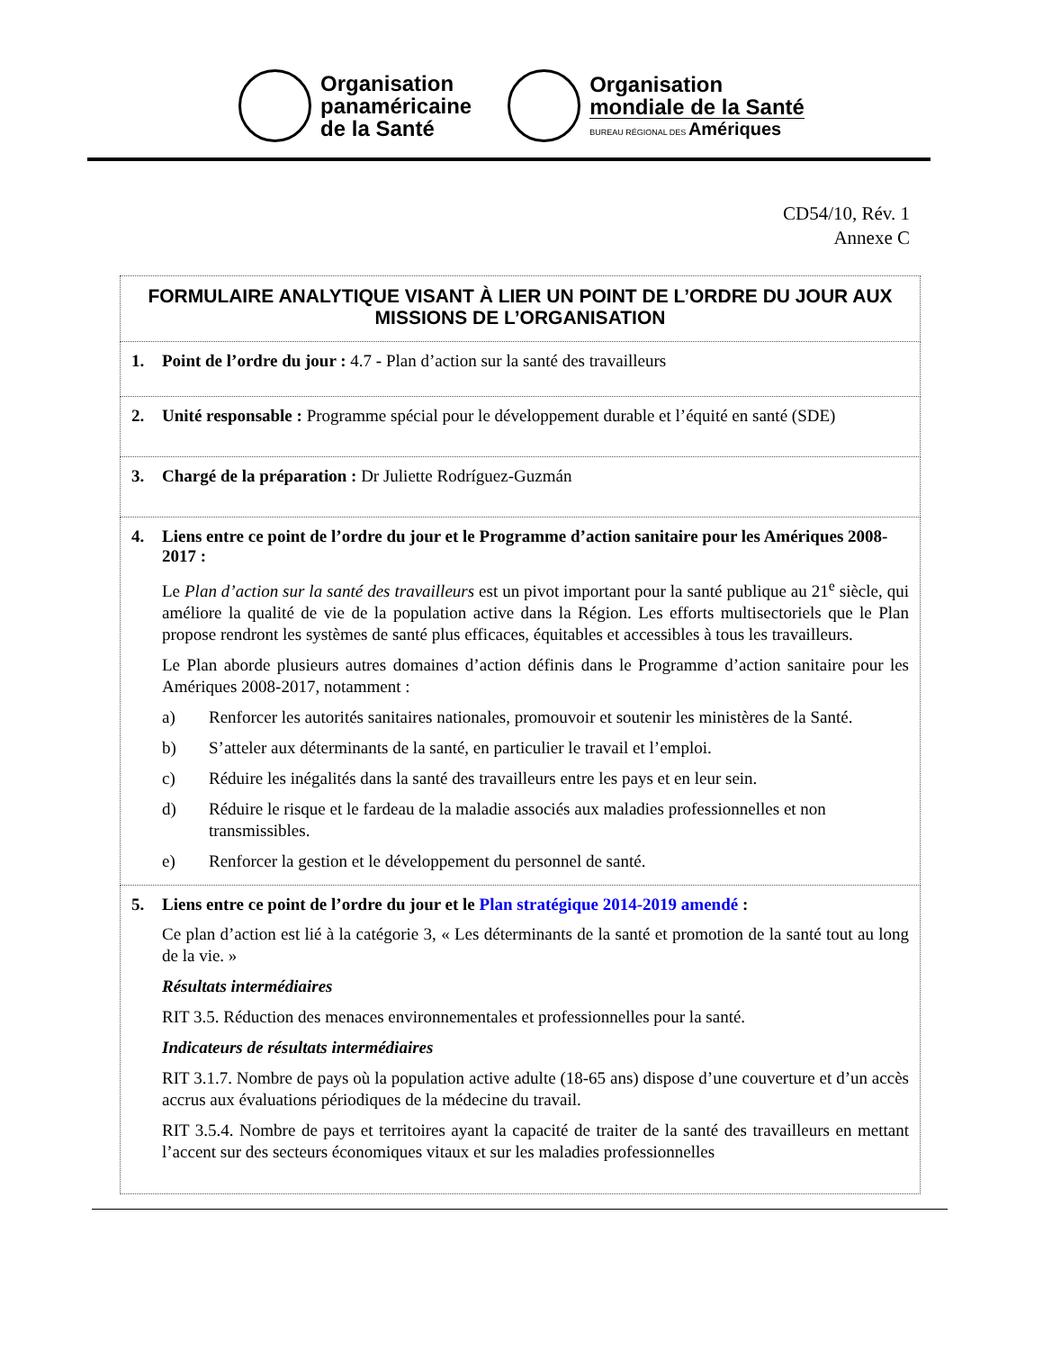Organisation
panaméricaine
de la Santé
Organisation
mondiale de la Santé
BUREAU RÉGIONAL DES Amériques
CD54/10, Rév. 1
Annexe C
| FORMULAIRE ANALYTIQUE VISANT À LIER UN POINT DE L’ORDRE DU JOUR AUX MISSIONS DE L’ORGANISATION |
| 1. Point de l’ordre du jour : 4.7 - Plan d’action sur la santé des travailleurs |
| 2. Unité responsable : Programme spécial pour le développement durable et l’équité en santé (SDE) |
| 3. Chargé de la préparation : Dr Juliette Rodríguez-Guzmán |
| 4. Liens entre ce point de l’ordre du jour et le Programme d’action sanitaire pour les Amériques 2008-2017 : Le Plan d’action sur la santé des travailleurs est un pivot important pour la santé publique au 21<sup>e</sup> siècle, qui améliore la qualité de vie de la population active dans la Région. Les efforts multisectoriels que le Plan propose rendront les systèmes de santé plus efficaces, équitables et accessibles à tous les travailleurs. Le Plan aborde plusieurs autres domaines d’action définis dans le Programme d’action sanitaire pour les Amériques 2008-2017, notamment : a) Renforcer les autorités sanitaires nationales, promouvoir et soutenir les ministères de la Santé. b) S’atteler aux déterminants de la santé, en particulier le travail et l’emploi. c) Réduire les inégalités dans la santé des travailleurs entre les pays et en leur sein. d) Réduire le risque et le fardeau de la maladie associés aux maladies professionnelles et non transmissibles. e) Renforcer la gestion et le développement du personnel de santé. |
| 5. Liens entre ce point de l’ordre du jour et le Plan stratégique 2014-2019 amendé : Ce plan d’action est lié à la catégorie 3, « Les déterminants de la santé et promotion de la santé tout au long de la vie. » Résultats intermédiaires RIT 3.5. Réduction des menaces environnementales et professionnelles pour la santé. Indicateurs de résultats intermédiaires RIT 3.1.7. Nombre de pays où la population active adulte (18-65 ans) dispose d’une couverture et d’un accès accrus aux évaluations périodiques de la médecine du travail. RIT 3.5.4. Nombre de pays et territoires ayant la capacité de traiter de la santé des travailleurs en mettant l’accent sur des secteurs économiques vitaux et sur les maladies professionnelles |